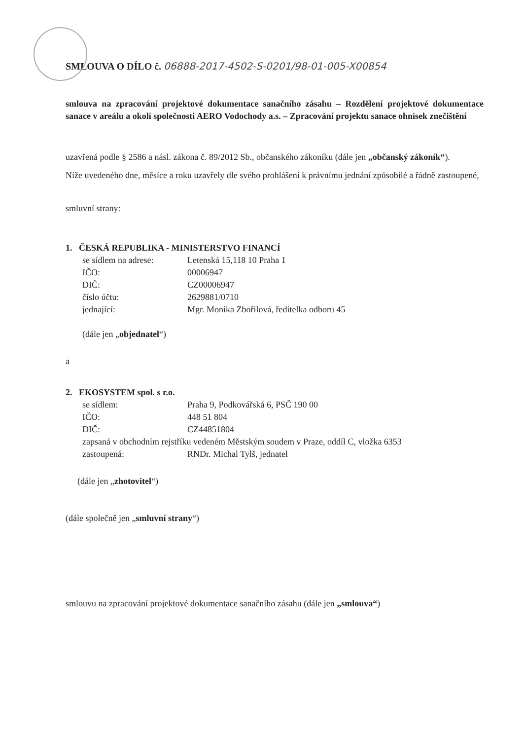SMLOUVA O DÍLO č. 06888-2017-4502-S-0201/98-01-005-X00854
smlouva na zpracování projektové dokumentace sanačního zásahu – Rozdělení projektové dokumentace sanace v areálu a okolí společnosti AERO Vodochody a.s. – Zpracování projektu sanace ohnisek znečištění
uzavřená podle § 2586 a násl. zákona č. 89/2012 Sb., občanského zákoníku (dále jen „občanský zákoník“).
Níže uvedeného dne, měsíce a roku uzavřely dle svého prohlášení k právnímu jednání způsobilé a řádně zastoupené,
smluvní strany:
1. ČESKÁ REPUBLIKA - MINISTERSTVO FINANCÍ
| se sídlem na adrese: | Letenská 15,118 10 Praha 1 |
| IČO: | 00006947 |
| DIČ: | CZ00006947 |
| číslo účtu: | 2629881/0710 |
| jednající: | Mgr. Monika Zbořilová, ředitelka odboru 45 |
(dále jen „objednatel“)
a
2. EKOSYSTEM spol. s r.o.
| se sídlem: | Praha 9, Podkovářská 6, PSČ 190 00 |
| IČO: | 448 51 804 |
| DIČ: | CZ44851804 |
| zapsaná v obchodním rejstříku vedeném Městským soudem v Praze, oddíl C, vložka 6353 | |
| zastoupená: | RNDr. Michal Tylš, jednatel |
(dále jen „zhotovitel“)
(dále společně jen „smluvní strany“)
smlouvu na zpracování projektové dokumentace sanačního zásahu (dále jen „smlouva“)